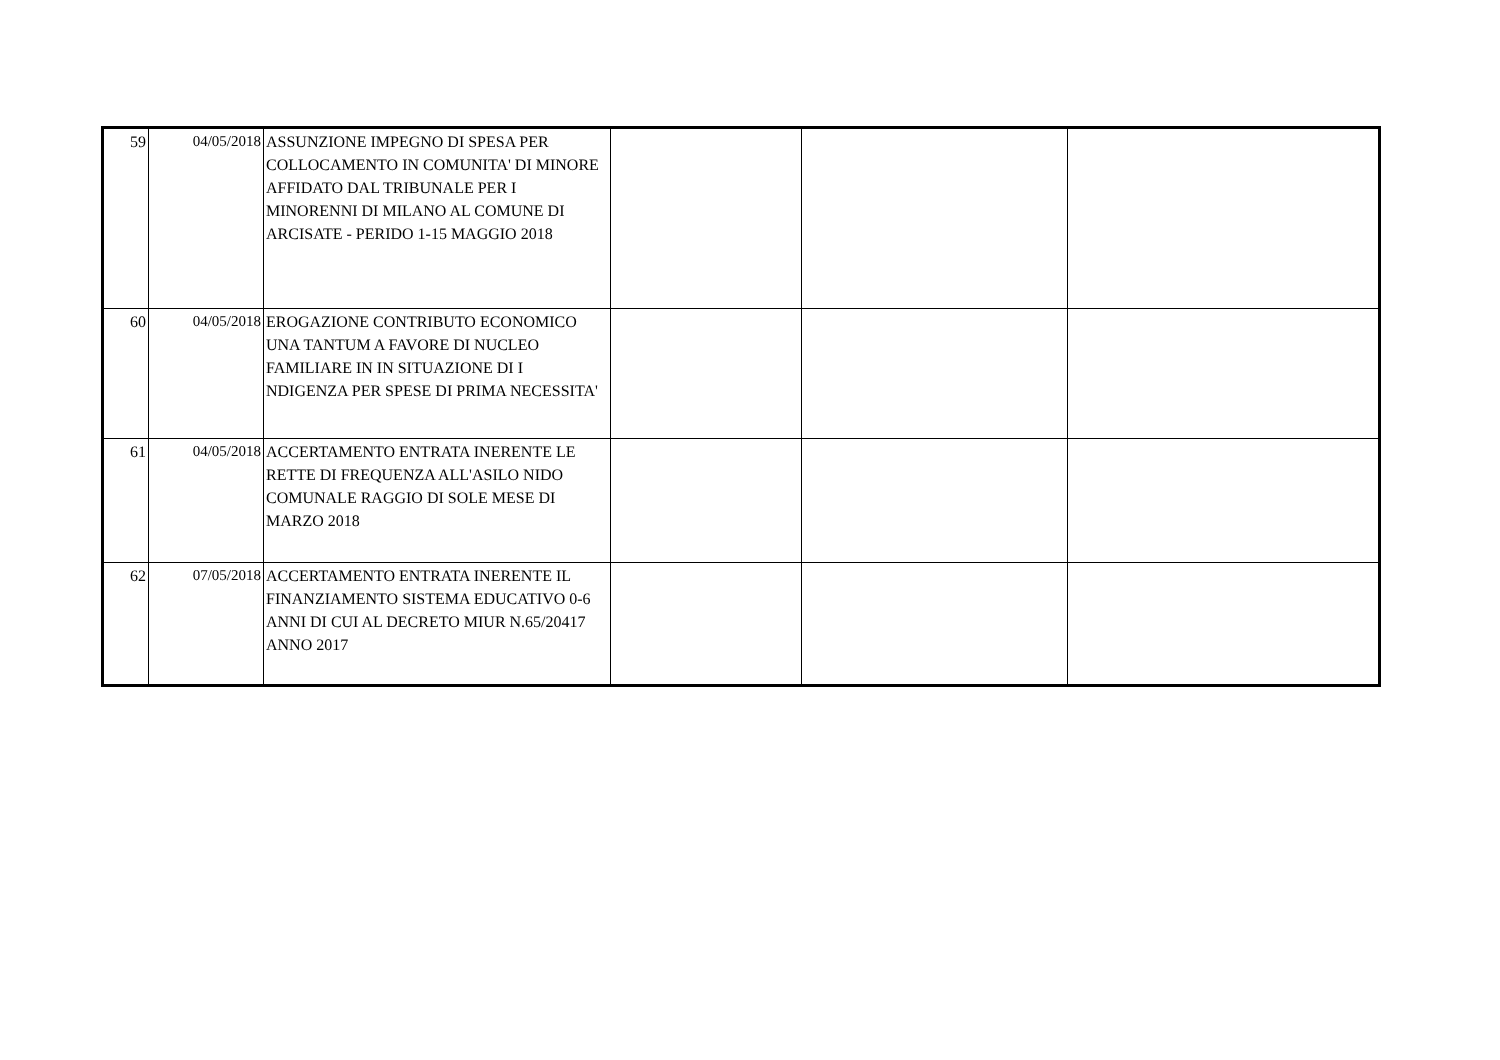| 59 | 04/05/2018 | ASSUNZIONE IMPEGNO DI SPESA PER COLLOCAMENTO IN COMUNITA' DI MINORE AFFIDATO DAL TRIBUNALE PER I MINORENNI DI MILANO AL COMUNE DI ARCISATE - PERIDO 1-15 MAGGIO 2018 | | | |
| 60 | 04/05/2018 | EROGAZIONE CONTRIBUTO ECONOMICO UNA TANTUM A FAVORE DI NUCLEO FAMILIARE IN IN SITUAZIONE DI I NDIGENZA PER SPESE DI PRIMA NECESSITA' | | | |
| 61 | 04/05/2018 | ACCERTAMENTO ENTRATA INERENTE LE RETTE DI FREQUENZA ALL'ASILO NIDO COMUNALE RAGGIO DI SOLE MESE DI MARZO 2018 | | | |
| 62 | 07/05/2018 | ACCERTAMENTO ENTRATA INERENTE IL FINANZIAMENTO SISTEMA EDUCATIVO 0-6 ANNI DI CUI AL DECRETO MIUR N.65/20417 ANNO 2017 | | | |